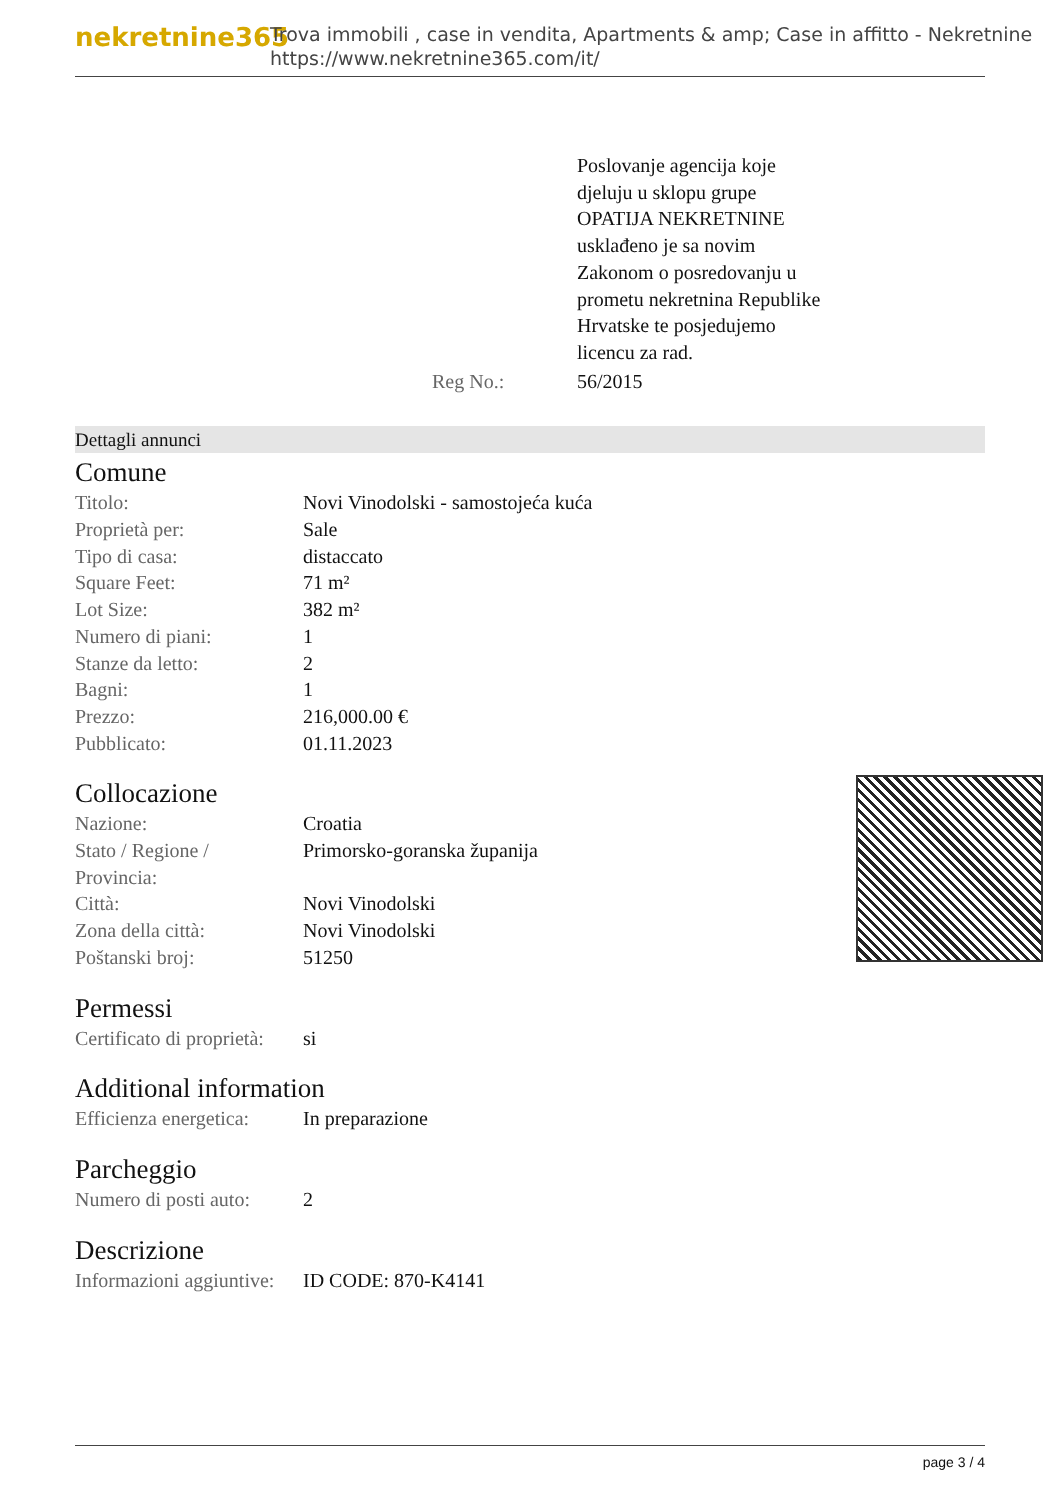nekretnine365
Trova immobili , case in vendita, Apartments & amp; Case in affitto - Nekretnine
https://www.nekretnine365.com/it/
| | Poslovanje agencija koje djeluju u sklopu grupe OPATIJA NEKRETNINE usklađeno je sa novim Zakonom o posredovanju u prometu nekretnina Republike Hrvatske te posjedujemo licencu za rad. |
| Reg No.: | 56/2015 |
Dettagli annunci
Comune
| Titolo: | Novi Vinodolski - samostojeća kuća |
| Proprietà per: | Sale |
| Tipo di casa: | distaccato |
| Square Feet: | 71 m² |
| Lot Size: | 382 m² |
| Numero di piani: | 1 |
| Stanze da letto: | 2 |
| Bagni: | 1 |
| Prezzo: | 216,000.00 € |
| Pubblicato: | 01.11.2023 |
Collocazione
| Nazione: | Croatia |
| Stato / Regione / Provincia: | Primorsko-goranska županija |
| Città: | Novi Vinodolski |
| Zona della città: | Novi Vinodolski |
| Poštanski broj: | 51250 |
Permessi
| Certificato di proprietà: | si |
Additional information
| Efficienza energetica: | In preparazione |
Parcheggio
| Numero di posti auto: | 2 |
Descrizione
| Informazioni aggiuntive: | ID CODE: 870-K4141 |
page 3 / 4